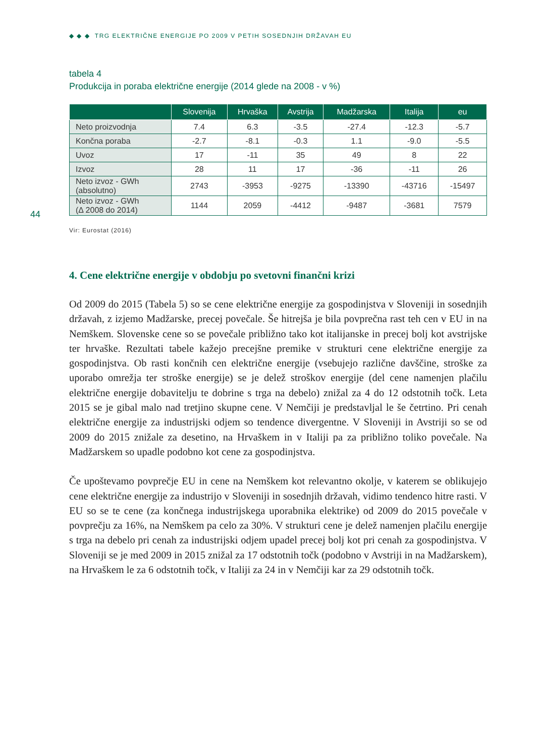◆ ◆ ◆ TRG ELEKTRIČNE ENERGIJE PO 2009 V PETIH SOSEDNJIH DRŽAVAH EU
44
tabela 4
Produkcija in poraba električne energije (2014 glede na 2008 - v %)
| | Slovenija | Hrvaška | Avstrija | Madžarska | Italija | eu |
| --- | --- | --- | --- | --- | --- | --- |
| Neto proizvodnja | 7.4 | 6.3 | -3.5 | -27.4 | -12.3 | -5.7 |
| Končna poraba | -2.7 | -8.1 | -0.3 | 1.1 | -9.0 | -5.5 |
| Uvoz | 17 | -11 | 35 | 49 | 8 | 22 |
| Izvoz | 28 | 11 | 17 | -36 | -11 | 26 |
| Neto izvoz - GWh (absolutno) | 2743 | -3953 | -9275 | -13390 | -43716 | -15497 |
| Neto izvoz - GWh (Δ 2008 do 2014) | 1144 | 2059 | -4412 | -9487 | -3681 | 7579 |
Vir: Eurostat (2016)
4. Cene električne energije v obdobju po svetovni finančni krizi
Od 2009 do 2015 (Tabela 5) so se cene električne energije za gospodinjstva v Sloveniji in sosednjih državah, z izjemo Madžarske, precej povečale. Še hitrejša je bila povprečna rast teh cen v EU in na Nemškem. Slovenske cene so se povečale približno tako kot italijanske in precej bolj kot avstrijske ter hrvaške. Rezultati tabele kažejo precejšne premike v strukturi cene električne energije za gospodinjstva. Ob rasti končnih cen električne energije (vsebujejo različne davščine, stroške za uporabo omrežja ter stroške energije) se je delež stroškov energije (del cene namenjen plačilu električne energije dobavitelju te dobrine s trga na debelo) znižal za 4 do 12 odstotnih točk. Leta 2015 se je gibal malo nad tretjino skupne cene. V Nemčiji je predstavljal le še četrtino. Pri cenah električne energije za industrijski odjem so tendence divergentne. V Sloveniji in Avstriji so se od 2009 do 2015 znižale za desetino, na Hrvaškem in v Italiji pa za približno toliko povečale. Na Madžarskem so upadle podobno kot cene za gospodinjstva.
Če upoštevamo povprečje EU in cene na Nemškem kot relevantno okolje, v katerem se oblikujejo cene električne energije za industrijo v Sloveniji in sosednjih državah, vidimo tendenco hitre rasti. V EU so se te cene (za končnega industrijskega uporabnika elektrike) od 2009 do 2015 povečale v povprečju za 16%, na Nemškem pa celo za 30%. V strukturi cene je delež namenjen plačilu energije s trga na debelo pri cenah za industrijski odjem upadel precej bolj kot pri cenah za gospodinjstva. V Sloveniji se je med 2009 in 2015 znižal za 17 odstotnih točk (podobno v Avstriji in na Madžarskem), na Hrvaškem le za 6 odstotnih točk, v Italiji za 24 in v Nemčiji kar za 29 odstotnih točk.